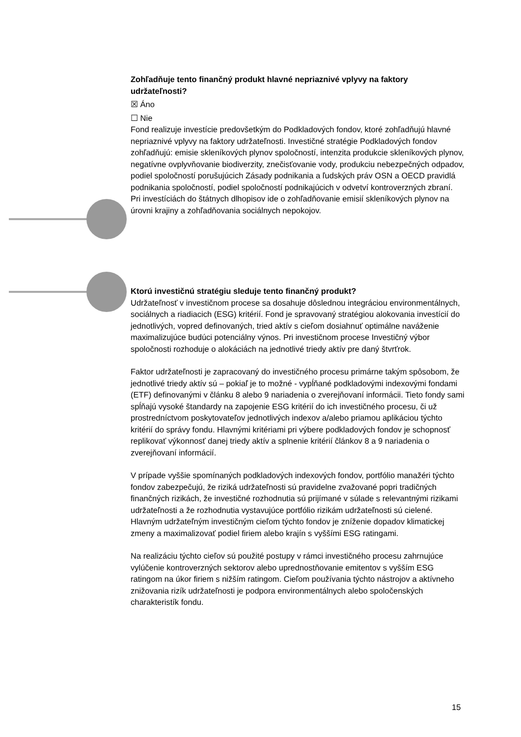Zohľadňuje tento finančný produkt hlavné nepriaznivé vplyvy na faktory udržateľnosti?
☒ Áno
☐ Nie
Fond realizuje investície predovšetkým do Podkladových fondov, ktoré zohľadňujú hlavné nepriaznivé vplyvy na faktory udržateľnosti. Investičné stratégie Podkladových fondov zohľadňujú: emisie skleníkových plynov spoločností, intenzita produkcie skleníkových plynov, negatívne ovplyvňovanie biodiverzity, znečisťovanie vody, produkciu nebezpečných odpadov, podiel spoločností porušujúcich Zásady podnikania a ľudských práv OSN a OECD pravidlá podnikania spoločností, podiel spoločností podnikajúcich v odvetví kontroverzných zbraní. Pri investíciách do štátnych dlhopisov ide o zohľadňovanie emisií skleníkových plynov na úrovni krajiny a zohľadňovania sociálnych nepokojov.
Ktorú investičnú stratégiu sleduje tento finančný produkt?
Udržateľnosť v investičnom procese sa dosahuje dôslednou integráciou environmentálnych, sociálnych a riadiacich (ESG) kritérií. Fond je spravovaný stratégiou alokovania investícií do jednotlivých, vopred definovaných, tried aktív s cieľom dosiahnuť optimálne naváženie maximalizujúce budúci potenciálny výnos. Pri investičnom procese Investičný výbor spoločnosti rozhoduje o alokáciách na jednotlivé triedy aktív pre daný štvrťrok.
Faktor udržateľnosti je zapracovaný do investičného procesu primárne takým spôsobom, že jednotlivé triedy aktív sú – pokiaľ je to možné - vypĺňané podkladovými indexovými fondami (ETF) definovanými v článku 8 alebo 9 nariadenia o zverejňovaní informácii. Tieto fondy sami spĺňajú vysoké štandardy na zapojenie ESG kritérií do ich investičného procesu, či už prostredníctvom poskytovateľov jednotlivých indexov a/alebo priamou aplikáciou týchto kritérií do správy fondu. Hlavnými kritériami pri výbere podkladových fondov je schopnosť replikovať výkonnosť danej triedy aktív a splnenie kritérií článkov 8 a 9 nariadenia o zverejňovaní informácií.
V prípade vyššie spomínaných podkladových indexových fondov, portfólio manažéri týchto fondov zabezpečujú, že riziká udržateľnosti sú pravidelne zvažované popri tradičných finančných rizikách, že investičné rozhodnutia sú prijímané v súlade s relevantnými rizikami udržateľnosti a že rozhodnutia vystavujúce portfólio rizikám udržateľnosti sú cielené. Hlavným udržateľným investičným cieľom týchto fondov je zníženie dopadov klimatickej zmeny a maximalizovať podiel firiem alebo krajín s vyššími ESG ratingami.
Na realizáciu týchto cieľov sú použité postupy v rámci investičného procesu zahrnujúce vylúčenie kontroverzných sektorov alebo uprednostňovanie emitentov s vyšším ESG ratingom na úkor firiem s nižším ratingom. Cieľom používania týchto nástrojov a aktívneho znižovania rizík udržateľnosti je podpora environmentálnych alebo spoločenských charakteristík fondu.
15